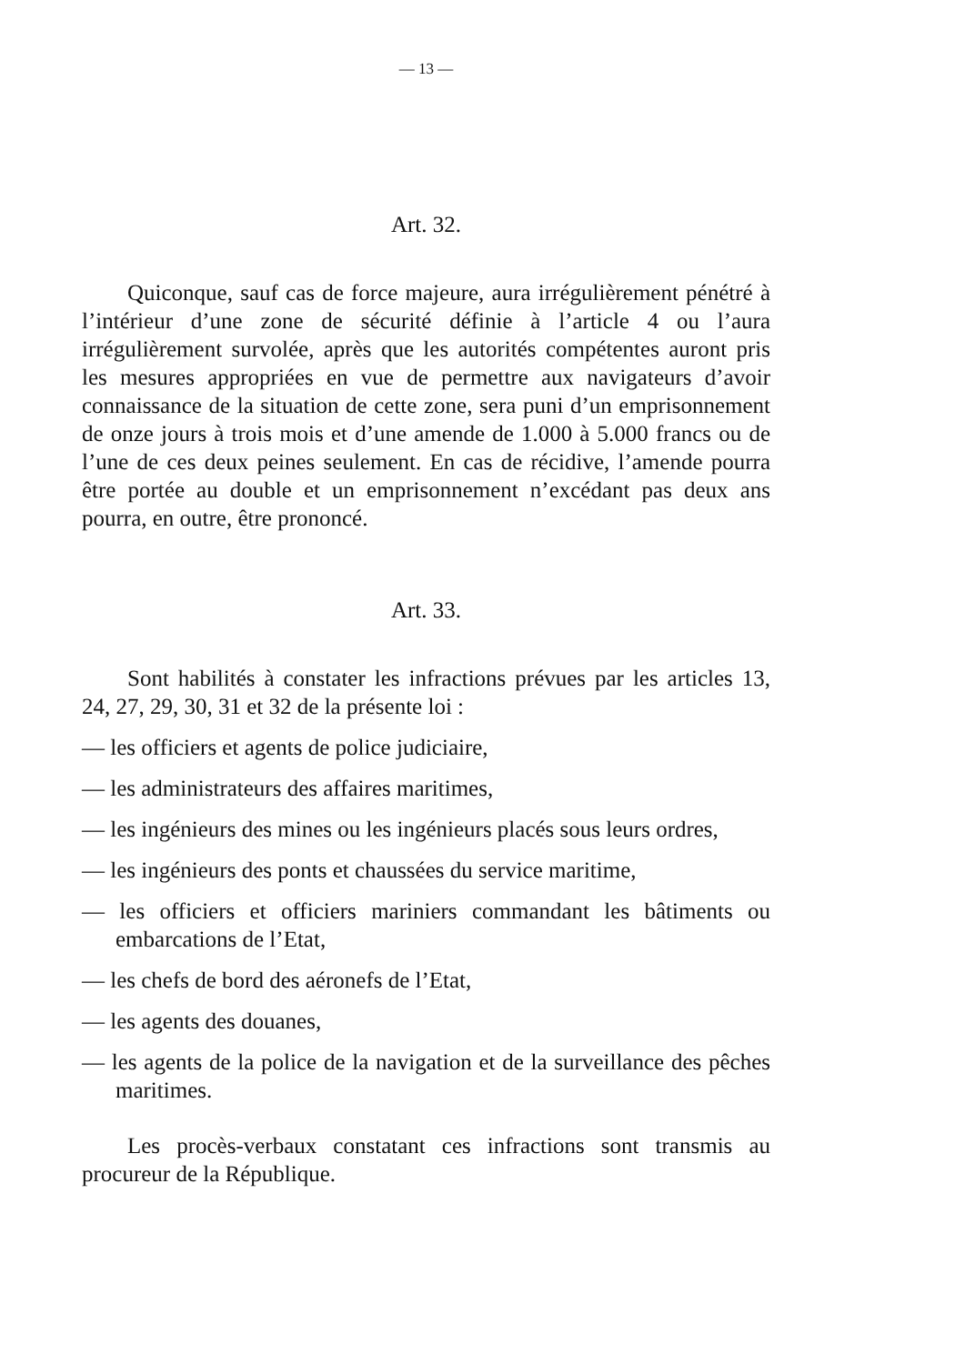— 13 —
Art. 32.
Quiconque, sauf cas de force majeure, aura irrégulièrement pénétré à l’intérieur d’une zone de sécurité définie à l’article 4 ou l’aura irrégulièrement survolée, après que les autorités compétentes auront pris les mesures appropriées en vue de permettre aux navigateurs d’avoir connaissance de la situation de cette zone, sera puni d’un emprisonnement de onze jours à trois mois et d’une amende de 1.000 à 5.000 francs ou de l’une de ces deux peines seulement. En cas de récidive, l’amende pourra être portée au double et un emprisonnement n’excédant pas deux ans pourra, en outre, être prononcé.
Art. 33.
Sont habilités à constater les infractions prévues par les articles 13, 24, 27, 29, 30, 31 et 32 de la présente loi :
— les officiers et agents de police judiciaire,
— les administrateurs des affaires maritimes,
— les ingénieurs des mines ou les ingénieurs placés sous leurs ordres,
— les ingénieurs des ponts et chaussées du service maritime,
— les officiers et officiers mariniers commandant les bâtiments ou embarcations de l’Etat,
— les chefs de bord des aéronefs de l’Etat,
— les agents des douanes,
— les agents de la police de la navigation et de la surveillance des pêches maritimes.
Les procès-verbaux constatant ces infractions sont transmis au procureur de la République.